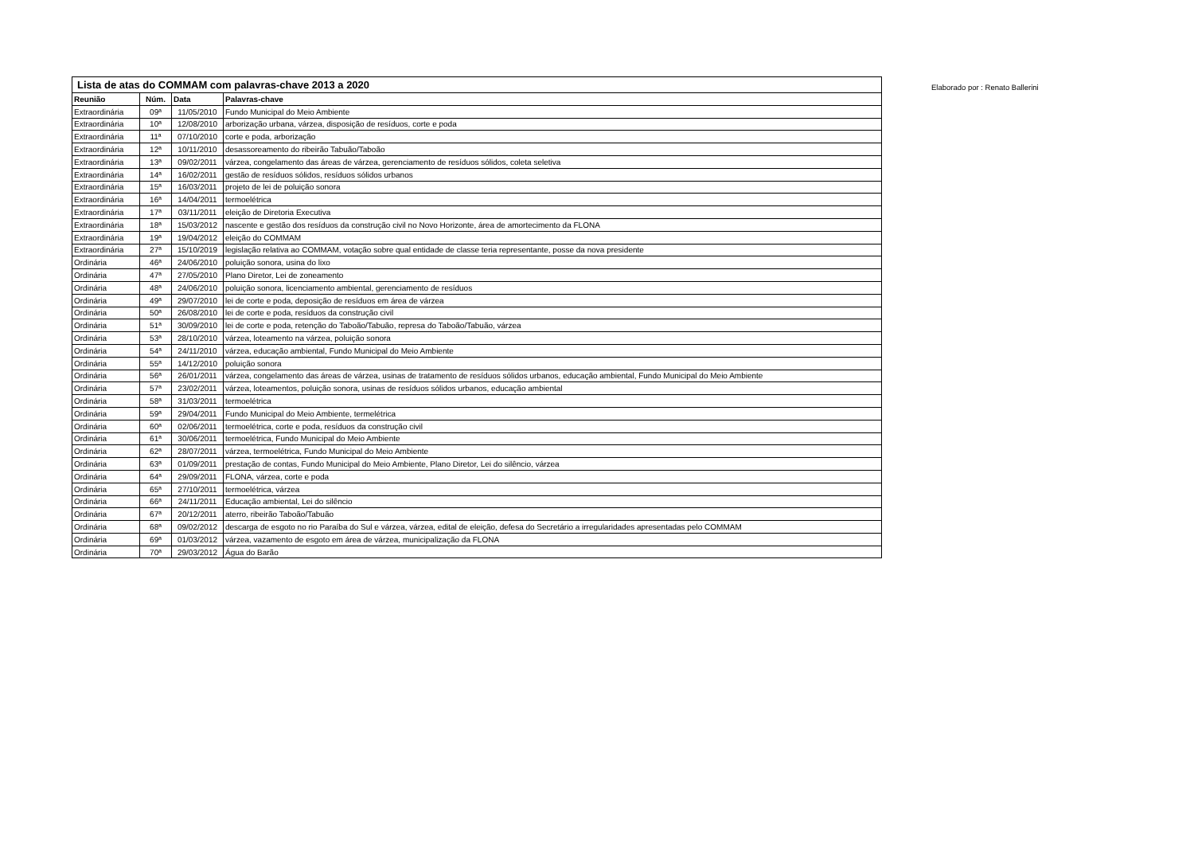| Lista de atas do COMMAM com palavras-chave 2013 a 2020 | | | |
| Reunião | Núm. | Data | Palavras-chave |
| Extraordinária | 09ª | 11/05/2010 | Fundo Municipal do Meio Ambiente |
| Extraordinária | 10ª | 12/08/2010 | arborização urbana, várzea, disposição de resíduos, corte e poda |
| Extraordinária | 11ª | 07/10/2010 | corte e poda, arborização |
| Extraordinária | 12ª | 10/11/2010 | desassoreamento do ribeirão Tabuão/Taboão |
| Extraordinária | 13ª | 09/02/2011 | várzea, congelamento das áreas de várzea, gerenciamento de resíduos sólidos, coleta seletiva |
| Extraordinária | 14ª | 16/02/2011 | gestão de resíduos sólidos, resíduos sólidos urbanos |
| Extraordinária | 15ª | 16/03/2011 | projeto de lei de poluição sonora |
| Extraordinária | 16ª | 14/04/2011 | termoelétrica |
| Extraordinária | 17ª | 03/11/2011 | eleição de Diretoria Executiva |
| Extraordinária | 18ª | 15/03/2012 | nascente e gestão dos resíduos da construção civil no Novo Horizonte, área de amortecimento da FLONA |
| Extraordinária | 19ª | 19/04/2012 | eleição do COMMAM |
| Extraordinária | 27ª | 15/10/2019 | legislação relativa ao COMMAM, votação sobre qual entidade de classe teria representante, posse da nova presidente |
| Ordinária | 46ª | 24/06/2010 | poluição sonora, usina do lixo |
| Ordinária | 47ª | 27/05/2010 | Plano Diretor, Lei de zoneamento |
| Ordinária | 48ª | 24/06/2010 | poluição sonora, licenciamento ambiental, gerenciamento de resíduos |
| Ordinária | 49ª | 29/07/2010 | lei de corte e poda, deposição de resíduos em área de várzea |
| Ordinária | 50ª | 26/08/2010 | lei de corte e poda, resíduos da construção civil |
| Ordinária | 51ª | 30/09/2010 | lei de corte e poda, retenção do Taboão/Tabuão, represa do Taboão/Tabuão, várzea |
| Ordinária | 53ª | 28/10/2010 | várzea, loteamento na várzea, poluição sonora |
| Ordinária | 54ª | 24/11/2010 | várzea, educação ambiental, Fundo Municipal do Meio Ambiente |
| Ordinária | 55ª | 14/12/2010 | poluição sonora |
| Ordinária | 56ª | 26/01/2011 | várzea, congelamento das áreas de várzea, usinas de tratamento de resíduos sólidos urbanos, educação ambiental, Fundo Municipal do Meio Ambiente |
| Ordinária | 57ª | 23/02/2011 | várzea, loteamentos, poluição sonora, usinas de resíduos sólidos urbanos, educação ambiental |
| Ordinária | 58ª | 31/03/2011 | termoelétrica |
| Ordinária | 59ª | 29/04/2011 | Fundo Municipal do Meio Ambiente, termelétrica |
| Ordinária | 60ª | 02/06/2011 | termoelétrica, corte e poda, resíduos da construção civil |
| Ordinária | 61ª | 30/06/2011 | termoelétrica, Fundo Municipal do Meio Ambiente |
| Ordinária | 62ª | 28/07/2011 | várzea, termoelétrica, Fundo Municipal do Meio Ambiente |
| Ordinária | 63ª | 01/09/2011 | prestação de contas, Fundo Municipal do Meio Ambiente, Plano Diretor, Lei do silêncio, várzea |
| Ordinária | 64ª | 29/09/2011 | FLONA, várzea, corte e poda |
| Ordinária | 65ª | 27/10/2011 | termoelétrica, várzea |
| Ordinária | 66ª | 24/11/2011 | Educação ambiental, Lei do silêncio |
| Ordinária | 67ª | 20/12/2011 | aterro, ribeirão Taboão/Tabuão |
| Ordinária | 68ª | 09/02/2012 | descarga de esgoto no rio Paraíba do Sul e várzea, várzea, edital de eleição, defesa do Secretário a irregularidades apresentadas pelo COMMAM |
| Ordinária | 69ª | 01/03/2012 | várzea, vazamento de esgoto em área de várzea, municipalização da FLONA |
| Ordinária | 70ª | 29/03/2012 | Água do Barão |
Elaborado por : Renato Ballerini